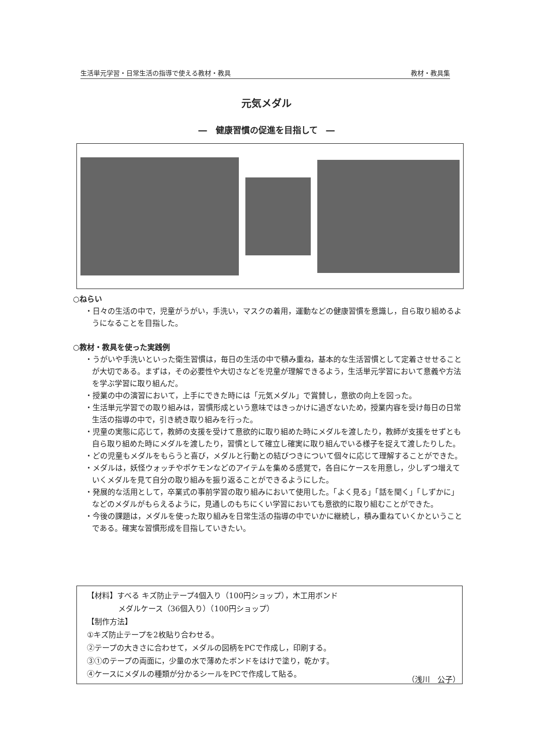生活単元学習・日常生活の指導で使える教材・教具 教材・教具集
元気メダル
―　健康習慣の促進を目指して　―
○ねらい
・日々の生活の中で，児童がうがい，手洗い，マスクの着用，運動などの健康習慣を意識し，自ら取り組めるようになることを目指した。
○教材・教具を使った実践例
・うがいや手洗いといった衛生習慣は，毎日の生活の中で積み重ね，基本的な生活習慣として定着させせることが大切である。まずは，その必要性や大切さなどを児童が理解できるよう，生活単元学習において意義や方法を学ぶ学習に取り組んだ。
・授業の中の演習において，上手にできた時には「元気メダル」で賞賛し，意欲の向上を図った。
・生活単元学習での取り組みは，習慣形成という意味ではきっかけに過ぎないため，授業内容を受け毎日の日常生活の指導の中で，引き続き取り組みを行った。
・児童の実態に応じて，教師の支援を受けて意欲的に取り組めた時にメダルを渡したり，教師が支援をせずとも自ら取り組めた時にメダルを渡したり，習慣として確立し確実に取り組んでいる様子を捉えて渡したりした。
・どの児童もメダルをもらうと喜び，メダルと行動との結びつきについて個々に応じて理解することができた。
・メダルは，妖怪ウォッチやポケモンなどのアイテムを集める感覚で，各自にケースを用意し，少しずつ増えていくメダルを見て自分の取り組みを振り返ることができるようにした。
・発展的な活用として，卒業式の事前学習の取り組みにおいて使用した。「よく見る」「話を聞く」「しずかに」などのメダルがもらえるように，見通しのもちにくい学習においても意欲的に取り組むことができた。
・今後の課題は，メダルを使った取り組みを日常生活の指導の中でいかに継続し，積み重ねていくかということである。確実な習慣形成を目指していきたい。
【材料】すべる キズ防止テープ4個入り（100円ショップ），木工用ボンド
メダルケース（36個入り）（100円ショップ）
【制作方法】
①キズ防止テープを2枚貼り合わせる。
②テープの大きさに合わせて，メダルの図柄をPCで作成し，印刷する。
③①のテープの両面に，少量の水で薄めたボンドをはけで塗り，乾かす。
④ケースにメダルの種類が分かるシールをPCで作成して貼る。
（浅川　公子）